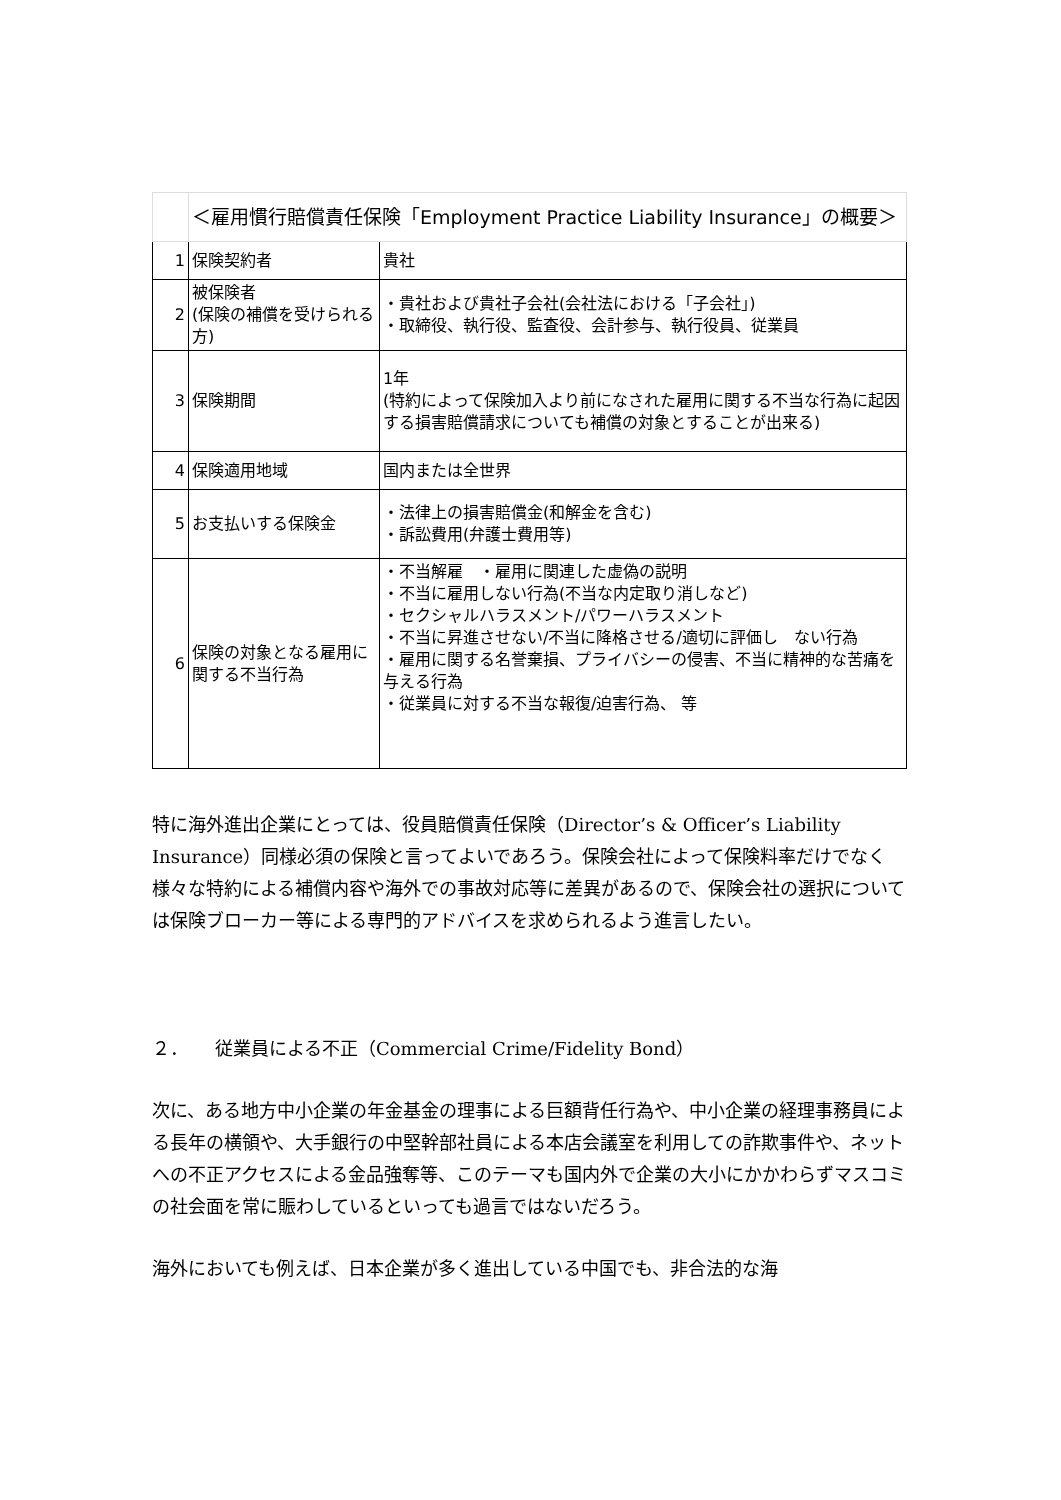| | ＜雇用慣行賠償責任保険「Employment Practice Liability Insurance」の概要＞ | |
| 1 | 保険契約者 | 貴社 |
| 2 | 被保険者 (保険の補償を受けられる方) | ・貴社および貴社子会社(会社法における「子会社」) ・取締役、執行役、監査役、会計参与、執行役員、従業員 |
| 3 | 保険期間 | 1年 (特約によって保険加入より前になされた雇用に関する不当な行為に起因する損害賠償請求についても補償の対象とすることが出来る) |
| 4 | 保険適用地域 | 国内または全世界 |
| 5 | お支払いする保険金 | ・法律上の損害賠償金(和解金を含む) ・訴訟費用(弁護士費用等) |
| 6 | 保険の対象となる雇用に関する不当行為 | ・不当解雇 ・雇用に関連した虚偽の説明 ・不当に雇用しない行為(不当な内定取り消しなど) ・セクシャルハラスメント/パワーハラスメント ・不当に昇進させない/不当に降格させる/適切に評価し ない行為 ・雇用に関する名誉棄損、プライバシーの侵害、不当に精神的な苦痛を与える行為 ・従業員に対する不当な報復/迫害行為、 等 |
特に海外進出企業にとっては、役員賠償責任保険（Director’s & Officer’s Liability Insurance）同様必須の保険と言ってよいであろう。保険会社によって保険料率だけでなく様々な特約による補償内容や海外での事故対応等に差異があるので、保険会社の選択については保険ブローカー等による専門的アドバイスを求められるよう進言したい。
２．　　従業員による不正（Commercial Crime/Fidelity Bond）
次に、ある地方中小企業の年金基金の理事による巨額背任行為や、中小企業の経理事務員による長年の横領や、大手銀行の中堅幹部社員による本店会議室を利用しての詐欺事件や、ネットへの不正アクセスによる金品強奪等、このテーマも国内外で企業の大小にかかわらずマスコミの社会面を常に賑わしているといっても過言ではないだろう。
海外においても例えば、日本企業が多く進出している中国でも、非合法的な海